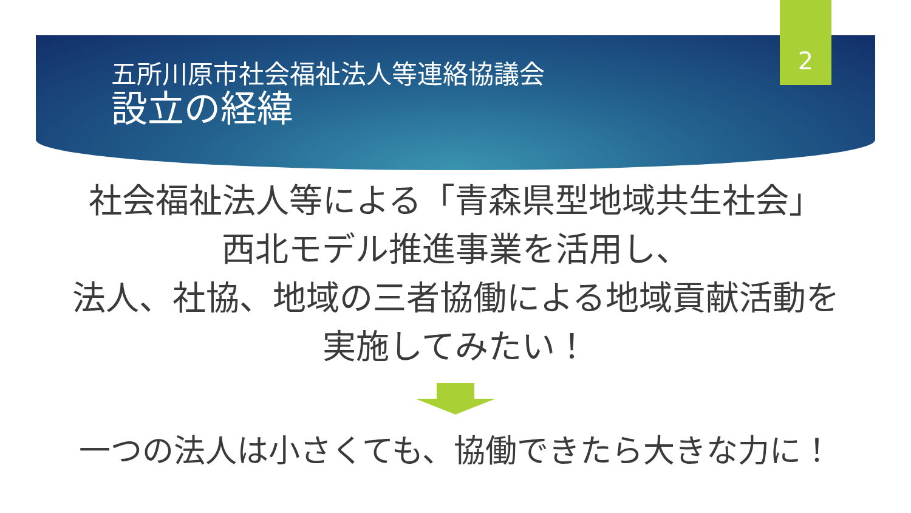2
五所川原市社会福祉法人等連絡協議会
設立の経緯
社会福祉法人等による「青森県型地域共生社会」
西北モデル推進事業を活用し、
法人、社協、地域の三者協働による地域貢献活動を
実施してみたい！
一つの法人は小さくても、協働できたら大きな力に！